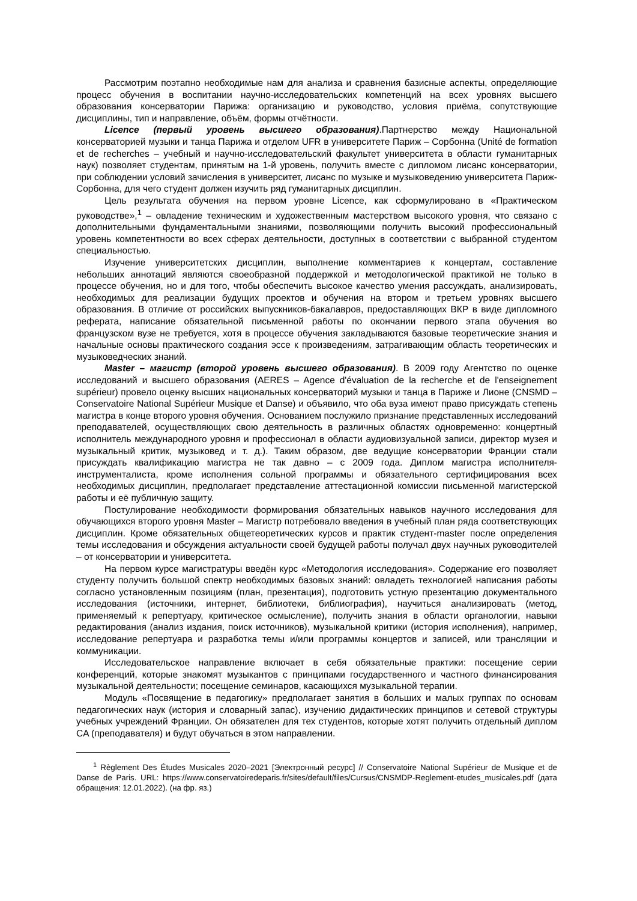Рассмотрим поэтапно необходимые нам для анализа и сравнения базисные аспекты, определяющие процесс обучения в воспитании научно-исследовательских компетенций на всех уровнях высшего образования консерватории Парижа: организацию и руководство, условия приёма, сопутствующие дисциплины, тип и направление, объём, формы отчётности.
Licence (первый уровень высшего образования).Партнерство между Национальной консерваторией музыки и танца Парижа и отделом UFR в университете Париж – Сорбонна (Unité de formation et de recherches – учебный и научно-исследовательский факультет университета в области гуманитарных наук) позволяет студентам, принятым на 1-й уровень, получить вместе с дипломом лисанс консерватории, при соблюдении условий зачисления в университет, лисанс по музыке и музыковедению университета Париж-Сорбонна, для чего студент должен изучить ряд гуманитарных дисциплин.
Цель результата обучения на первом уровне Licence, как сформулировано в «Практическом руководстве»,<sup>1</sup> – овладение техническим и художественным мастерством высокого уровня, что связано с дополнительными фундаментальными знаниями, позволяющими получить высокий профессиональный уровень компетентности во всех сферах деятельности, доступных в соответствии с выбранной студентом специальностью.
Изучение университетских дисциплин, выполнение комментариев к концертам, составление небольших аннотаций являются своеобразной поддержкой и методологической практикой не только в процессе обучения, но и для того, чтобы обеспечить высокое качество умения рассуждать, анализировать, необходимых для реализации будущих проектов и обучения на втором и третьем уровнях высшего образования. В отличие от российских выпускников-бакалавров, предоставляющих ВКР в виде дипломного реферата, написание обязательной письменной работы по окончании первого этапа обучения во французском вузе не требуется, хотя в процессе обучения закладываются базовые теоретические знания и начальные основы практического создания эссе к произведениям, затрагивающим область теоретических и музыковедческих знаний.
Master – магистр (второй уровень высшего образования). В 2009 году Агентство по оценке исследований и высшего образования (AERES – Agence d'évaluation de la recherche et de l'enseignement supérieur) провело оценку высших национальных консерваторий музыки и танца в Париже и Лионе (CNSMD – Conservatoire National Supérieur Musique et Danse) и объявило, что оба вуза имеют право присуждать степень магистра в конце второго уровня обучения. Основанием послужило признание представленных исследований преподавателей, осуществляющих свою деятельность в различных областях одновременно: концертный исполнитель международного уровня и профессионал в области аудиовизуальной записи, директор музея и музыкальный критик, музыковед и т. д.). Таким образом, две ведущие консерватории Франции стали присуждать квалификацию магистра не так давно – с 2009 года. Диплом магистра исполнителя-инструменталиста, кроме исполнения сольной программы и обязательного сертифицирования всех необходимых дисциплин, предполагает представление аттестационной комиссии письменной магистерской работы и её публичную защиту.
Постулирование необходимости формирования обязательных навыков научного исследования для обучающихся второго уровня Master – Магистр потребовало введения в учебный план ряда соответствующих дисциплин. Кроме обязательных общетеоретических курсов и практик студент-master после определения темы исследования и обсуждения актуальности своей будущей работы получал двух научных руководителей – от консерватории и университета.
На первом курсе магистратуры введён курс «Методология исследования». Содержание его позволяет студенту получить большой спектр необходимых базовых знаний: овладеть технологией написания работы согласно установленным позициям (план, презентация), подготовить устную презентацию документального исследования (источники, интернет, библиотеки, библиография), научиться анализировать (метод, применяемый к репертуару, критическое осмысление), получить знания в области органологии, навыки редактирования (анализ издания, поиск источников), музыкальной критики (история исполнения), например, исследование репертуара и разработка темы и/или программы концертов и записей, или трансляции и коммуникации.
Исследовательское направление включает в себя обязательные практики: посещение серии конференций, которые знакомят музыкантов с принципами государственного и частного финансирования музыкальной деятельности; посещение семинаров, касающихся музыкальной терапии.
Модуль «Посвящение в педагогику» предполагает занятия в больших и малых группах по основам педагогических наук (история и словарный запас), изучению дидактических принципов и сетевой структуры учебных учреждений Франции. Он обязателен для тех студентов, которые хотят получить отдельный диплом CA (преподавателя) и будут обучаться в этом направлении.
<sup>1</sup> Règlement Des Études Musicales 2020–2021 [Электронный ресурс] // Conservatoire National Supérieur de Musique et de Danse de Paris. URL: https://www.conservatoiredeparis.fr/sites/default/files/Cursus/CNSMDP-Reglement-etudes_musicales.pdf (дата обращения: 12.01.2022). (на фр. яз.)